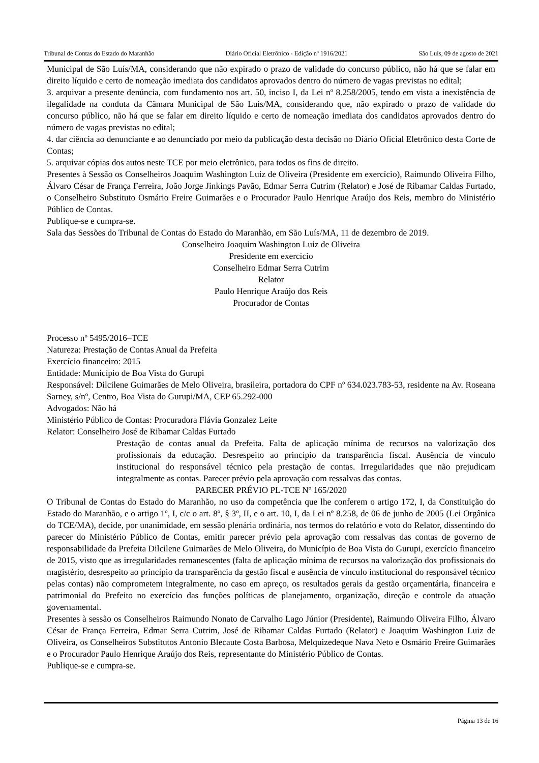Tribunal de Contas do Estado do Maranhão Diário Oficial Eletrônico - Edição nº 1916/2021 São Luís, 09 de agosto de 2021
Municipal de São Luís/MA, considerando que não expirado o prazo de validade do concurso público, não há que se falar em direito líquido e certo de nomeação imediata dos candidatos aprovados dentro do número de vagas previstas no edital;
3. arquivar a presente denúncia, com fundamento nos art. 50, inciso I, da Lei nº 8.258/2005, tendo em vista a inexistência de ilegalidade na conduta da Câmara Municipal de São Luís/MA, considerando que, não expirado o prazo de validade do concurso público, não há que se falar em direito líquido e certo de nomeação imediata dos candidatos aprovados dentro do número de vagas previstas no edital;
4. dar ciência ao denunciante e ao denunciado por meio da publicação desta decisão no Diário Oficial Eletrônico desta Corte de Contas;
5. arquivar cópias dos autos neste TCE por meio eletrônico, para todos os fins de direito.
Presentes à Sessão os Conselheiros Joaquim Washington Luiz de Oliveira (Presidente em exercício), Raimundo Oliveira Filho, Álvaro César de França Ferreira, João Jorge Jinkings Pavão, Edmar Serra Cutrim (Relator) e José de Ribamar Caldas Furtado, o Conselheiro Substituto Osmário Freire Guimarães e o Procurador Paulo Henrique Araújo dos Reis, membro do Ministério Público de Contas.
Publique-se e cumpra-se.
Sala das Sessões do Tribunal de Contas do Estado do Maranhão, em São Luís/MA, 11 de dezembro de 2019.
Conselheiro Joaquim Washington Luiz de Oliveira
Presidente em exercício
Conselheiro Edmar Serra Cutrim
Relator
Paulo Henrique Araújo dos Reis
Procurador de Contas
Processo nº 5495/2016–TCE
Natureza: Prestação de Contas Anual da Prefeita
Exercício financeiro: 2015
Entidade: Município de Boa Vista do Gurupi
Responsável: Dilcilene Guimarães de Melo Oliveira, brasileira, portadora do CPF nº 634.023.783-53, residente na Av. Roseana Sarney, s/nº, Centro, Boa Vista do Gurupi/MA, CEP 65.292-000
Advogados: Não há
Ministério Público de Contas: Procuradora Flávia Gonzalez Leite
Relator: Conselheiro José de Ribamar Caldas Furtado
Prestação de contas anual da Prefeita. Falta de aplicação mínima de recursos na valorização dos profissionais da educação. Desrespeito ao princípio da transparência fiscal. Ausência de vínculo institucional do responsável técnico pela prestação de contas. Irregularidades que não prejudicam integralmente as contas. Parecer prévio pela aprovação com ressalvas das contas.
PARECER PRÉVIO PL-TCE Nº 165/2020
O Tribunal de Contas do Estado do Maranhão, no uso da competência que lhe conferem o artigo 172, I, da Constituição do Estado do Maranhão, e o artigo 1º, I, c/c o art. 8º, § 3º, II, e o art. 10, I, da Lei nº 8.258, de 06 de junho de 2005 (Lei Orgânica do TCE/MA), decide, por unanimidade, em sessão plenária ordinária, nos termos do relatório e voto do Relator, dissentindo do parecer do Ministério Público de Contas, emitir parecer prévio pela aprovação com ressalvas das contas de governo de responsabilidade da Prefeita Dilcilene Guimarães de Melo Oliveira, do Município de Boa Vista do Gurupi, exercício financeiro de 2015, visto que as irregularidades remanescentes (falta de aplicação mínima de recursos na valorização dos profissionais do magistério, desrespeito ao princípio da transparência da gestão fiscal e ausência de vínculo institucional do responsável técnico pelas contas) não comprometem integralmente, no caso em apreço, os resultados gerais da gestão orçamentária, financeira e patrimonial do Prefeito no exercício das funções políticas de planejamento, organização, direção e controle da atuação governamental.
Presentes à sessão os Conselheiros Raimundo Nonato de Carvalho Lago Júnior (Presidente), Raimundo Oliveira Filho, Álvaro César de França Ferreira, Edmar Serra Cutrim, José de Ribamar Caldas Furtado (Relator) e Joaquim Washington Luiz de Oliveira, os Conselheiros Substitutos Antonio Blecaute Costa Barbosa, Melquizedeque Nava Neto e Osmário Freire Guimarães e o Procurador Paulo Henrique Araújo dos Reis, representante do Ministério Público de Contas.
Publique-se e cumpra-se.
Página 13 de 16